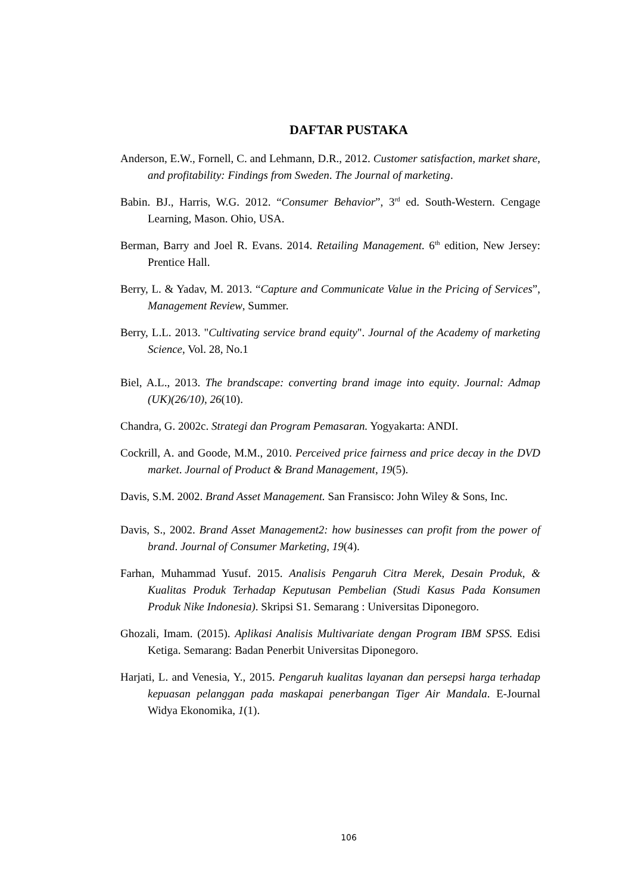DAFTAR PUSTAKA
Anderson, E.W., Fornell, C. and Lehmann, D.R., 2012. Customer satisfaction, market share, and profitability: Findings from Sweden. The Journal of marketing.
Babin. BJ., Harris, W.G. 2012. “Consumer Behavior”, 3<sup>rd</sup> ed. South-Western. Cengage Learning, Mason. Ohio, USA.
Berman, Barry and Joel R. Evans. 2014. Retailing Management. 6<sup>th</sup> edition, New Jersey: Prentice Hall.
Berry, L. & Yadav, M. 2013. “Capture and Communicate Value in the Pricing of Services”, Management Review, Summer.
Berry, L.L. 2013. "Cultivating service brand equity". Journal of the Academy of marketing Science, Vol. 28, No.1
Biel, A.L., 2013. The brandscape: converting brand image into equity. Journal: Admap (UK)(26/10), 26(10).
Chandra, G. 2002c. Strategi dan Program Pemasaran. Yogyakarta: ANDI.
Cockrill, A. and Goode, M.M., 2010. Perceived price fairness and price decay in the DVD market. Journal of Product & Brand Management, 19(5).
Davis, S.M. 2002. Brand Asset Management. San Fransisco: John Wiley & Sons, Inc.
Davis, S., 2002. Brand Asset Management2: how businesses can profit from the power of brand. Journal of Consumer Marketing, 19(4).
Farhan, Muhammad Yusuf. 2015. Analisis Pengaruh Citra Merek, Desain Produk, & Kualitas Produk Terhadap Keputusan Pembelian (Studi Kasus Pada Konsumen Produk Nike Indonesia). Skripsi S1. Semarang : Universitas Diponegoro.
Ghozali, Imam. (2015). Aplikasi Analisis Multivariate dengan Program IBM SPSS. Edisi Ketiga. Semarang: Badan Penerbit Universitas Diponegoro.
Harjati, L. and Venesia, Y., 2015. Pengaruh kualitas layanan dan persepsi harga terhadap kepuasan pelanggan pada maskapai penerbangan Tiger Air Mandala. E-Journal Widya Ekonomika, 1(1).
106